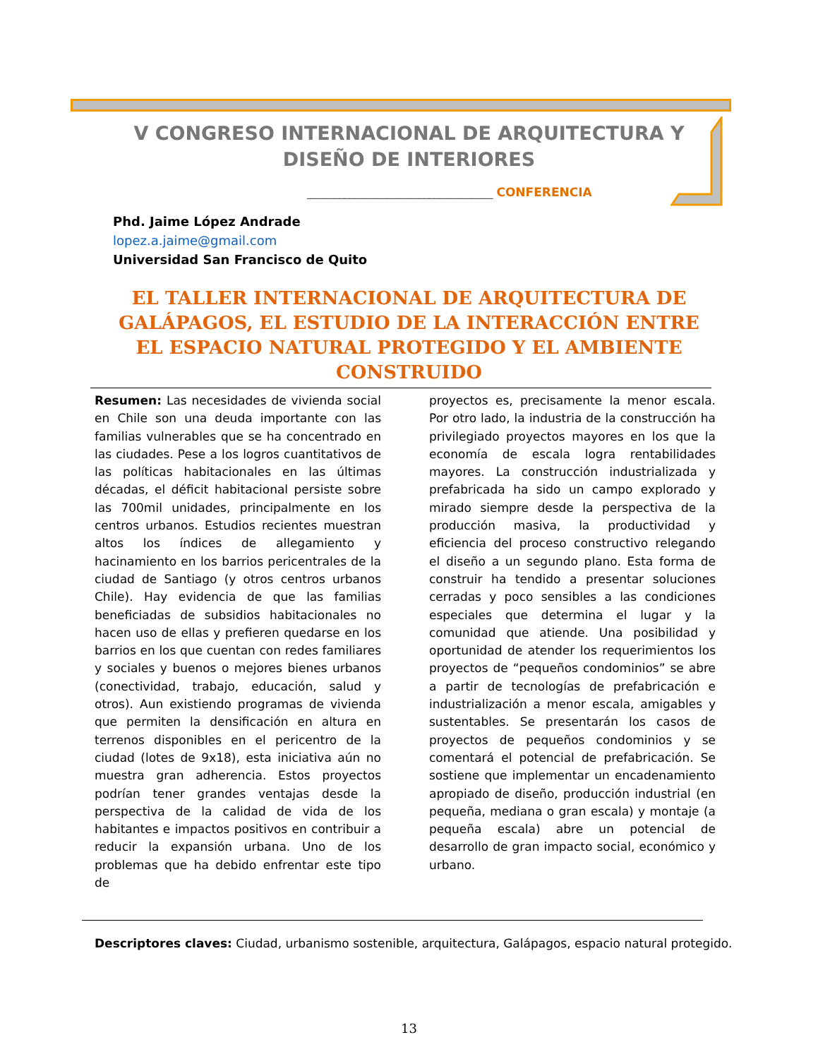V CONGRESO INTERNACIONAL DE ARQUITECTURA Y
DISEÑO DE INTERIORES
___________________________________ CONFERENCIA
Phd. Jaime López Andrade
lopez.a.jaime@gmail.com
Universidad San Francisco de Quito
EL TALLER INTERNACIONAL DE ARQUITECTURA DE GALÁPAGOS, EL ESTUDIO DE LA INTERACCIÓN ENTRE EL ESPACIO NATURAL PROTEGIDO Y EL AMBIENTE CONSTRUIDO
Resumen: Las necesidades de vivienda social en Chile son una deuda importante con las familias vulnerables que se ha concentrado en las ciudades. Pese a los logros cuantitativos de las políticas habitacionales en las últimas décadas, el déficit habitacional persiste sobre las 700mil unidades, principalmente en los centros urbanos. Estudios recientes muestran altos los índices de allegamiento y hacinamiento en los barrios pericentrales de la ciudad de Santiago (y otros centros urbanos Chile). Hay evidencia de que las familias beneficiadas de subsidios habitacionales no hacen uso de ellas y prefieren quedarse en los barrios en los que cuentan con redes familiares y sociales y buenos o mejores bienes urbanos (conectividad, trabajo, educación, salud y otros). Aun existiendo programas de vivienda que permiten la densificación en altura en terrenos disponibles en el pericentro de la ciudad (lotes de 9x18), esta iniciativa aún no muestra gran adherencia. Estos proyectos podrían tener grandes ventajas desde la perspectiva de la calidad de vida de los habitantes e impactos positivos en contribuir a reducir la expansión urbana. Uno de los problemas que ha debido enfrentar este tipo de
proyectos es, precisamente la menor escala. Por otro lado, la industria de la construcción ha privilegiado proyectos mayores en los que la economía de escala logra rentabilidades mayores. La construcción industrializada y prefabricada ha sido un campo explorado y mirado siempre desde la perspectiva de la producción masiva, la productividad y eficiencia del proceso constructivo relegando el diseño a un segundo plano. Esta forma de construir ha tendido a presentar soluciones cerradas y poco sensibles a las condiciones especiales que determina el lugar y la comunidad que atiende. Una posibilidad y oportunidad de atender los requerimientos los proyectos de “pequeños condominios” se abre a partir de tecnologías de prefabricación e industrialización a menor escala, amigables y sustentables. Se presentarán los casos de proyectos de pequeños condominios y se comentará el potencial de prefabricación. Se sostiene que implementar un encadenamiento apropiado de diseño, producción industrial (en pequeña, mediana o gran escala) y montaje (a pequeña escala) abre un potencial de desarrollo de gran impacto social, económico y urbano.
Descriptores claves: Ciudad, urbanismo sostenible, arquitectura, Galápagos, espacio natural protegido.
13